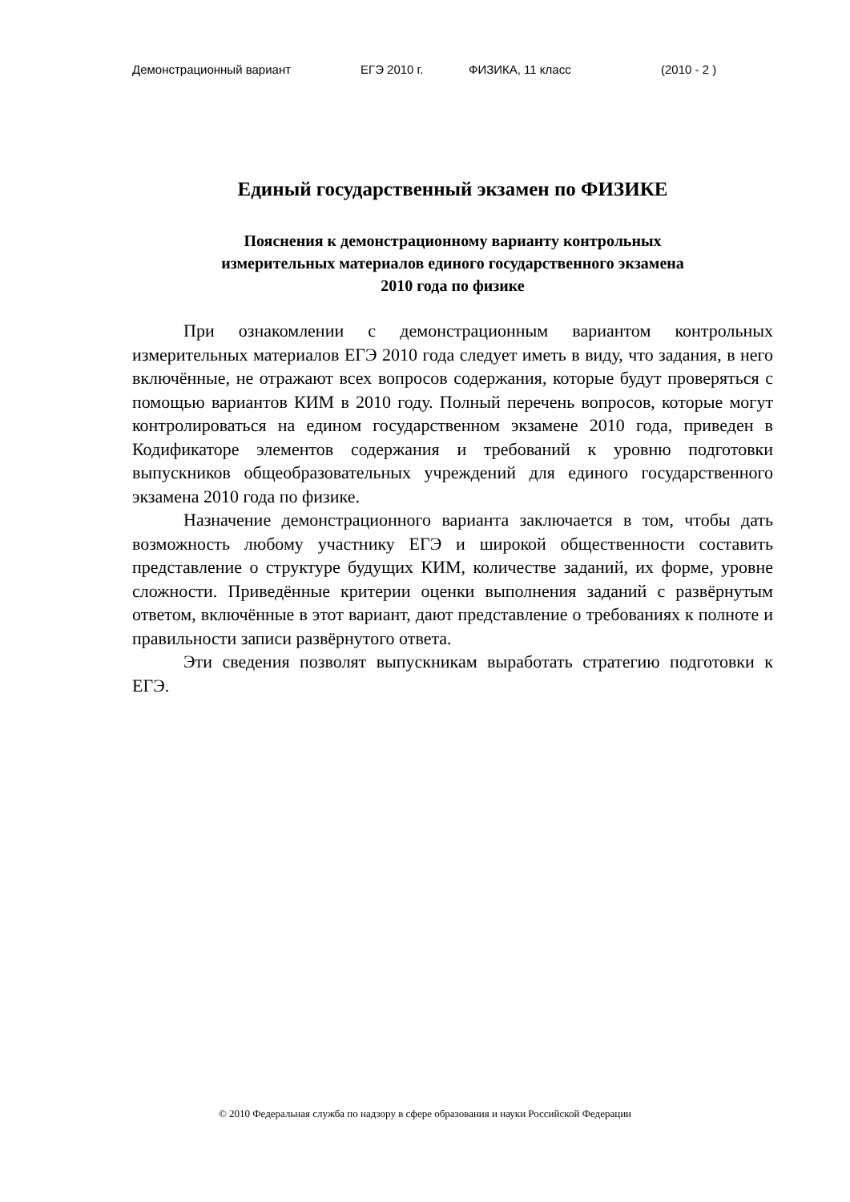Демонстрационный вариант ЕГЭ 2010 г. ФИЗИКА, 11 класс (2010 - 2 )
Единый государственный экзамен по ФИЗИКЕ
Пояснения к демонстрационному варианту контрольных
измерительных материалов единого государственного экзамена
2010 года по физике
При ознакомлении с демонстрационным вариантом контрольных измерительных материалов ЕГЭ 2010 года следует иметь в виду, что задания, в него включённые, не отражают всех вопросов содержания, которые будут проверяться с помощью вариантов КИМ в 2010 году. Полный перечень вопросов, которые могут контролироваться на едином государственном экзамене 2010 года, приведен в Кодификаторе элементов содержания и требований к уровню подготовки выпускников общеобразовательных учреждений для единого государственного экзамена 2010 года по физике.
Назначение демонстрационного варианта заключается в том, чтобы дать возможность любому участнику ЕГЭ и широкой общественности составить представление о структуре будущих КИМ, количестве заданий, их форме, уровне сложности. Приведённые критерии оценки выполнения заданий с развёрнутым ответом, включённые в этот вариант, дают представление о требованиях к полноте и правильности записи развёрнутого ответа.
Эти сведения позволят выпускникам выработать стратегию подготовки к ЕГЭ.
© 2010 Федеральная служба по надзору в сфере образования и науки Российской Федерации